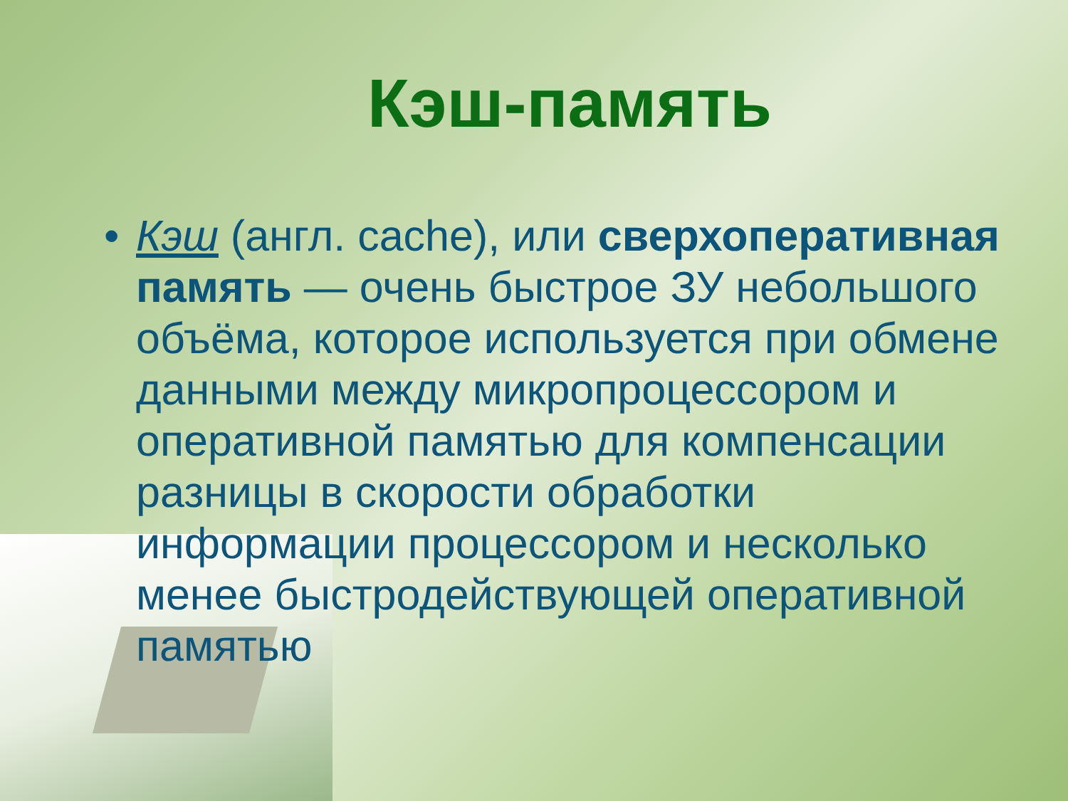Кэш-память
• Кэш (англ. cache), или сверхоперативная память — очень быстрое ЗУ небольшого объёма, которое используется при обмене данными между микропроцессором и оперативной памятью для компенсации разницы в скорости обработки информации процессором и несколько менее быстродействующей оперативной памятью